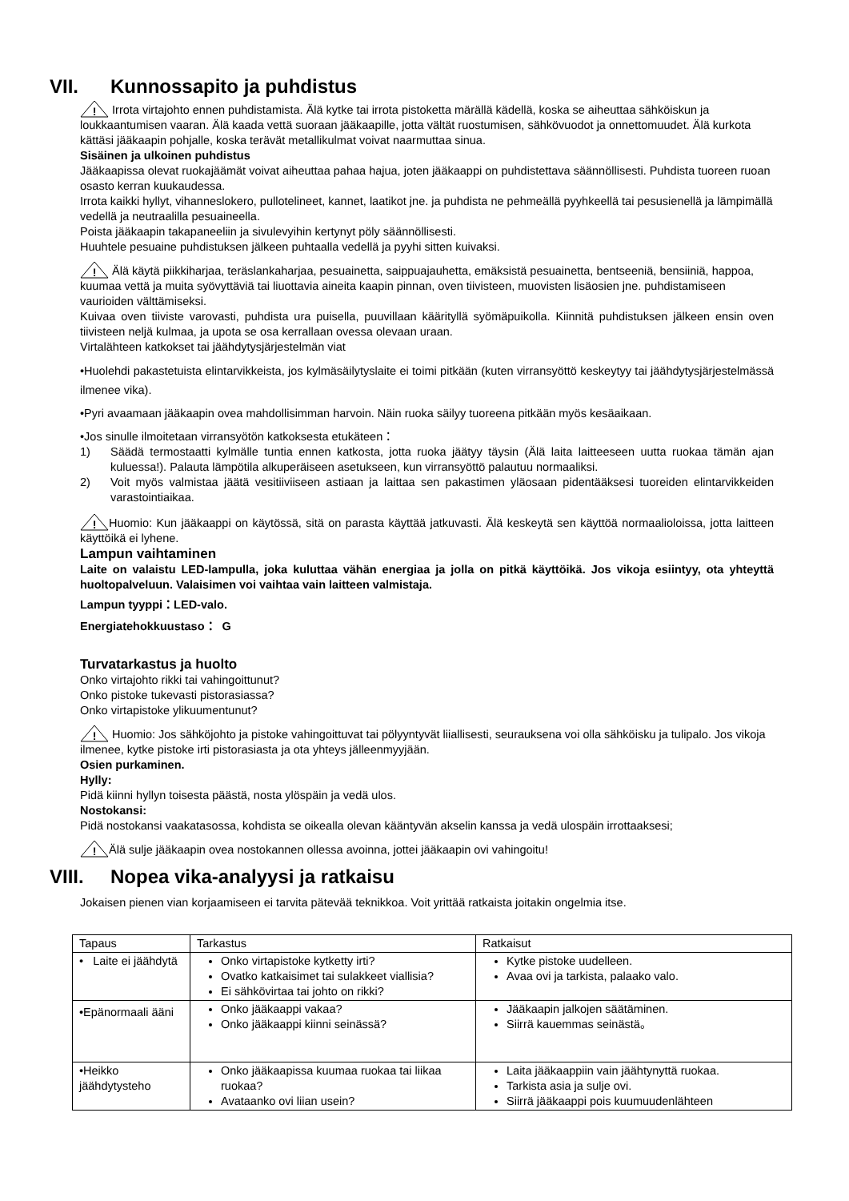VII. Kunnossapito ja puhdistus
!
Irrota virtajohto ennen puhdistamista. Älä kytke tai irrota pistoketta märällä kädellä, koska se aiheuttaa sähköiskun ja loukkaantumisen vaaran. Älä kaada vettä suoraan jääkaapille, jotta vältät ruostumisen, sähkövuodot ja onnettomuudet. Älä kurkota kättäsi jääkaapin pohjalle, koska terävät metallikulmat voivat naarmuttaa sinua.
Sisäinen ja ulkoinen puhdistus
Jääkaapissa olevat ruokajäämät voivat aiheuttaa pahaa hajua, joten jääkaappi on puhdistettava säännöllisesti. Puhdista tuoreen ruoan osasto kerran kuukaudessa.
Irrota kaikki hyllyt, vihanneslokero, pullotelineet, kannet, laatikot jne. ja puhdista ne pehmeällä pyyhkeellä tai pesusienellä ja lämpimällä vedellä ja neutraalilla pesuaineella.
Poista jääkaapin takapaneeliin ja sivulevyihin kertynyt pöly säännöllisesti.
Huuhtele pesuaine puhdistuksen jälkeen puhtaalla vedellä ja pyyhi sitten kuivaksi.
!
Älä käytä piikkiharjaa, teräslankaharjaa, pesuainetta, saippuajauhetta, emäksistä pesuainetta, bentseeniä, bensiiniä, happoa, kuumaa vettä ja muita syövyttäviä tai liuottavia aineita kaapin pinnan, oven tiivisteen, muovisten lisäosien jne. puhdistamiseen vaurioiden välttämiseksi.
Kuivaa oven tiiviste varovasti, puhdista ura puisella, puuvillaan käärityllä syömäpuikolla. Kiinnitä puhdistuksen jälkeen ensin oven tiivisteen neljä kulmaa, ja upota se osa kerrallaan ovessa olevaan uraan.
Virtalähteen katkokset tai jäähdytysjärjestelmän viat
•Huolehdi pakastetuista elintarvikkeista, jos kylmäsäilytyslaite ei toimi pitkään (kuten virransyöttö keskeytyy tai jäähdytysjärjestelmässä ilmenee vika).
•Pyri avaamaan jääkaapin ovea mahdollisimman harvoin. Näin ruoka säilyy tuoreena pitkään myös kesäaikaan.
•Jos sinulle ilmoitetaan virransyötön katkoksesta etukäteen：
1) Säädä termostaatti kylmälle tuntia ennen katkosta, jotta ruoka jäätyy täysin (Älä laita laitteeseen uutta ruokaa tämän ajan kuluessa!). Palauta lämpötila alkuperäiseen asetukseen, kun virransyöttö palautuu normaaliksi.
2) Voit myös valmistaa jäätä vesitiiviiseen astiaan ja laittaa sen pakastimen yläosaan pidentääksesi tuoreiden elintarvikkeiden varastointiaikaa.
!
Huomio: Kun jääkaappi on käytössä, sitä on parasta käyttää jatkuvasti. Älä keskeytä sen käyttöä normaalioloissa, jotta laitteen käyttöikä ei lyhene.
Lampun vaihtaminen
Laite on valaistu LED-lampulla, joka kuluttaa vähän energiaa ja jolla on pitkä käyttöikä. Jos vikoja esiintyy, ota yhteyttä huoltopalveluun. Valaisimen voi vaihtaa vain laitteen valmistaja.
Lampun tyyppi：LED-valo.
Energiatehokkuustaso： G
Turvatarkastus ja huolto
Onko virtajohto rikki tai vahingoittunut?
Onko pistoke tukevasti pistorasiassa?
Onko virtapistoke ylikuumentunut?
!
Huomio: Jos sähköjohto ja pistoke vahingoittuvat tai pölyyntyvät liiallisesti, seurauksena voi olla sähköisku ja tulipalo. Jos vikoja ilmenee, kytke pistoke irti pistorasiasta ja ota yhteys jälleenmyyjään.
Osien purkaminen.
Hylly:
Pidä kiinni hyllyn toisesta päästä, nosta ylöspäin ja vedä ulos.
Nostokansi:
Pidä nostokansi vaakatasossa, kohdista se oikealla olevan kääntyvän akselin kanssa ja vedä ulospäin irrottaaksesi;
!
Älä sulje jääkaapin ovea nostokannen ollessa avoinna, jottei jääkaapin ovi vahingoitu!
VIII. Nopea vika-analyysi ja ratkaisu
Jokaisen pienen vian korjaamiseen ei tarvita pätevää teknikkoa. Voit yrittää ratkaista joitakin ongelmia itse.
| Tapaus | Tarkastus | Ratkaisut |
| • Laite ei jäähdytä | Onko virtapistoke kytketty irti? Ovatko katkaisimet tai sulakkeet viallisia? Ei sähkövirtaa tai johto on rikki? | Kytke pistoke uudelleen. Avaa ovi ja tarkista, palaako valo. |
| •Epänormaali ääni | Onko jääkaappi vakaa? Onko jääkaappi kiinni seinässä? | Jääkaapin jalkojen säätäminen. Siirrä kauemmas seinästä。 |
| •Heikko jäähdytysteho | Onko jääkaapissa kuumaa ruokaa tai liikaa ruokaa? Avataanko ovi liian usein? | Laita jääkaappiin vain jäähtynyttä ruokaa. Tarkista asia ja sulje ovi. Siirrä jääkaappi pois kuumuudenlähteen |